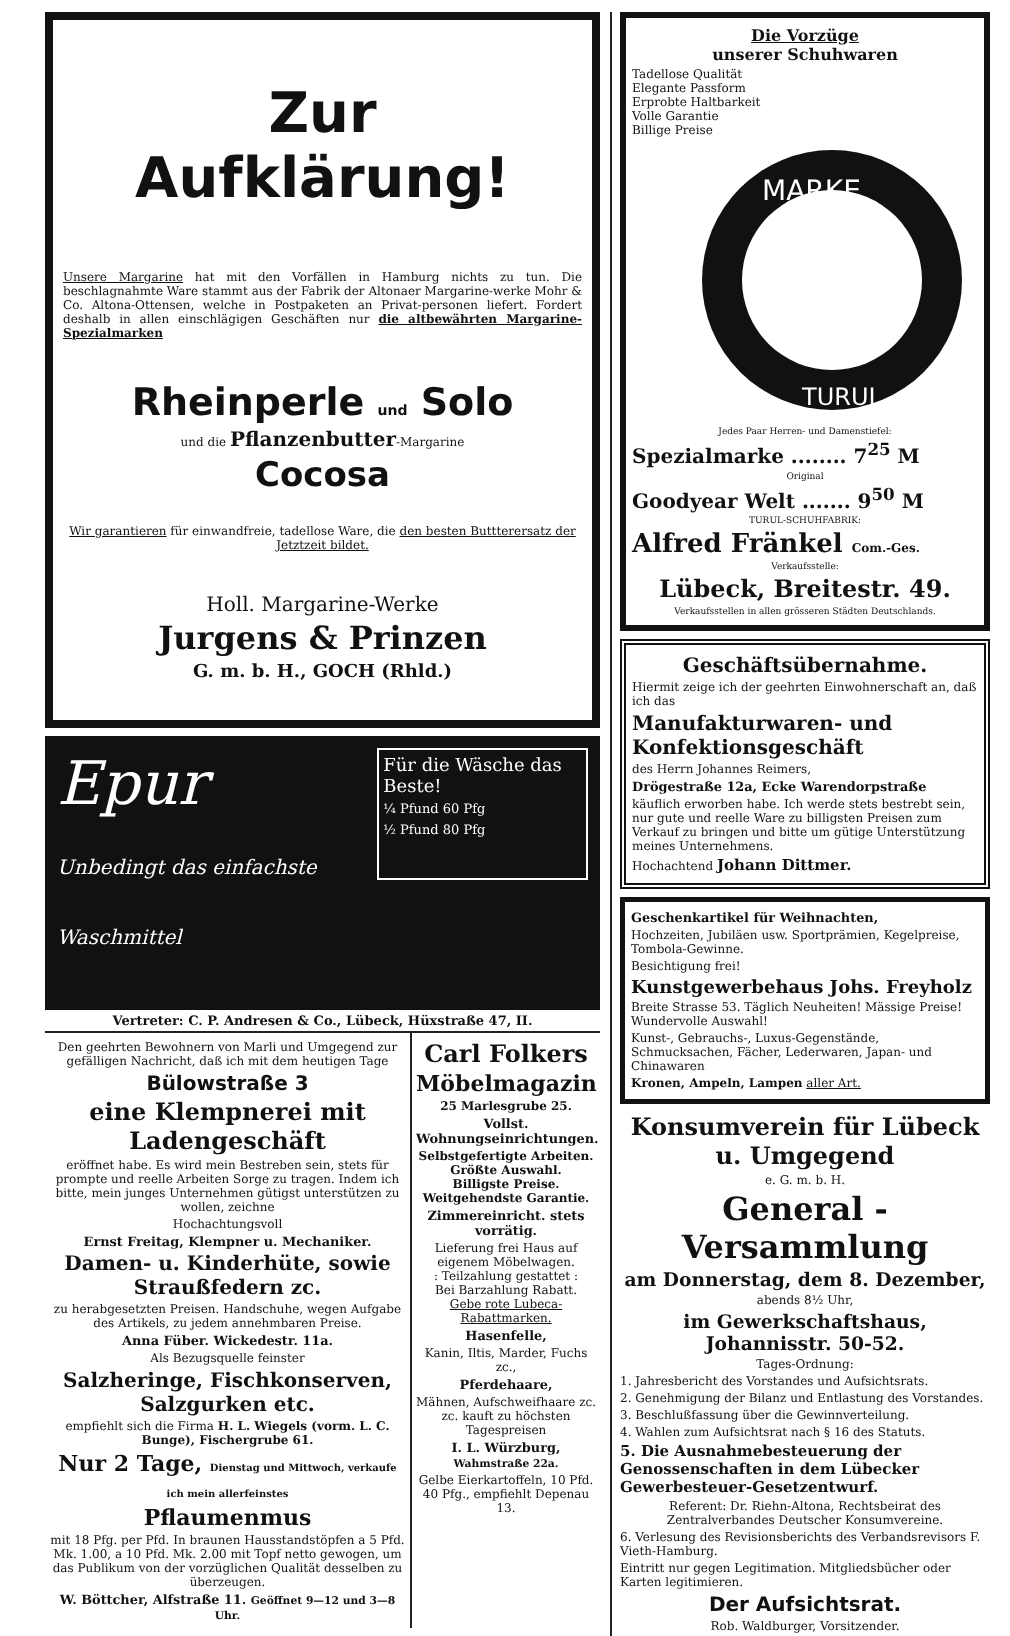Zur
Aufklärung!
Unsere Margarine hat mit den Vorfällen in Hamburg nichts zu tun. Die beschlagnahmte Ware stammt aus der Fabrik der Altonaer Margarine-werke Mohr & Co. Altona-Ottensen, welche in Postpaketen an Privat-personen liefert. Fordert deshalb in allen einschlägigen Geschäften nur die altbewährten Margarine-Spezialmarken
Rheinperle und Solo
und die Pflanzenbutter-Margarine
Cocosa
Wir garantieren für einwandfreie, tadellose Ware, die den besten Buttterersatz der Jetztzeit bildet.
Holl. Margarine-Werke
Jurgens & Prinzen
G. m. b. H., GOCH (Rhld.)
Epur
Unbedingt das einfachste Waschmittel
Für die Wäsche das Beste!
¼ Pfund 60 Pfg
½ Pfund 80 Pfg
Vertreter: C. P. Andresen & Co., Lübeck, Hüxstraße 47, II.
Den geehrten Bewohnern von Marli und Umgegend zur gefälligen Nachricht, daß ich mit dem heutigen Tage
Bülowstraße 3
eine Klempnerei mit Ladengeschäft
eröffnet habe. Es wird mein Bestreben sein, stets für prompte und reelle Arbeiten Sorge zu tragen. Indem ich bitte, mein junges Unternehmen gütigst unterstützen zu wollen, zeichne
Hochachtungsvoll
Ernst Freitag, Klempner u. Mechaniker.
Damen- u. Kinderhüte, sowie Straußfedern zc.
zu herabgesetzten Preisen. Handschuhe, wegen Aufgabe des Artikels, zu jedem annehmbaren Preise.
Anna Füber. Wickedestr. 11a.
Als Bezugsquelle feinster
Salzheringe, Fischkonserven, Salzgurken etc.
empfiehlt sich die Firma H. L. Wiegels (vorm. L. C. Bunge), Fischergrube 61.
Nur 2 Tage, Dienstag und Mittwoch, verkaufe ich mein allerfeinstes
Pflaumenmus
mit 18 Pfg. per Pfd. In braunen Hausstandstöpfen a 5 Pfd. Mk. 1.00, a 10 Pfd. Mk. 2.00 mit Topf netto gewogen, um das Publikum von der vorzüglichen Qualität desselben zu überzeugen.
W. Böttcher, Alfstraße 11. Geöffnet 9—12 und 3—8 Uhr.
Carl Folkers
Möbelmagazin
25 Marlesgrube 25.
Vollst. Wohnungseinrichtungen.
Selbstgefertigte Arbeiten.
Größte Auswahl.
Billigste Preise.
Weitgehendste Garantie.
Zimmereinricht. stets vorrätig.
Lieferung frei Haus auf eigenem Möbelwagen.
: Teilzahlung gestattet :
Bei Barzahlung Rabatt.
Gebe rote Lubeca-Rabattmarken.
Hasenfelle,
Kanin, Iltis, Marder, Fuchs zc.,
Pferdehaare,
Mähnen, Aufschweifhaare zc. zc. kauft zu höchsten Tagespreisen
I. L. Würzburg, Wahmstraße 22a.
Gelbe Eierkartoffeln, 10 Pfd. 40 Pfg., empfiehlt Depenau 13.
Die Vorzüge
unserer Schuhwaren
Tadellose Qualität
Elegante Passform
Erprobte Haltbarkeit
Volle Garantie
Billige Preise
MARKE
TURUL
Jedes Paar Herren- und Damenstiefel:
Spezialmarke ........ 7<sup>25</sup> M
Original
Goodyear Welt ....... 9<sup>50</sup> M
TURUL-SCHUHFABRIK:
Alfred Fränkel Com.-Ges.
Verkaufsstelle:
Lübeck, Breitestr. 49.
Verkaufsstellen in allen grösseren Städten Deutschlands.
Geschäftsübernahme.
Hiermit zeige ich der geehrten Einwohnerschaft an, daß ich das
Manufakturwaren- und Konfektionsgeschäft
des Herrn Johannes Reimers,
Drögestraße 12a, Ecke Warendorpstraße
käuflich erworben habe. Ich werde stets bestrebt sein, nur gute und reelle Ware zu billigsten Preisen zum Verkauf zu bringen und bitte um gütige Unterstützung meines Unternehmens.
Hochachtend Johann Dittmer.
Geschenkartikel für Weihnachten,
Hochzeiten, Jubiläen usw. Sportprämien, Kegelpreise, Tombola-Gewinne.
Besichtigung frei!
Kunstgewerbehaus Johs. Freyholz
Breite Strasse 53. Täglich Neuheiten! Mässige Preise! Wundervolle Auswahl!
Kunst-, Gebrauchs-, Luxus-Gegenstände, Schmucksachen, Fächer, Lederwaren, Japan- und Chinawaren
Kronen, Ampeln, Lampen aller Art.
Konsumverein für Lübeck u. Umgegend
e. G. m. b. H.
General - Versammlung
am Donnerstag, dem 8. Dezember,
abends 8½ Uhr,
im Gewerkschaftshaus, Johannisstr. 50-52.
Tages-Ordnung:
1. Jahresbericht des Vorstandes und Aufsichtsrats.
2. Genehmigung der Bilanz und Entlastung des Vorstandes.
3. Beschlußfassung über die Gewinnverteilung.
4. Wahlen zum Aufsichtsrat nach § 16 des Statuts.
5. Die Ausnahmebesteuerung der Genossenschaften in dem Lübecker Gewerbesteuer-Gesetzentwurf.
Referent: Dr. Riehn-Altona, Rechtsbeirat des Zentralverbandes Deutscher Konsumvereine.
6. Verlesung des Revisionsberichts des Verbandsrevisors F. Vieth-Hamburg.
Eintritt nur gegen Legitimation. Mitgliedsbücher oder Karten legitimieren.
Der Aufsichtsrat.
Rob. Waldburger, Vorsitzender.